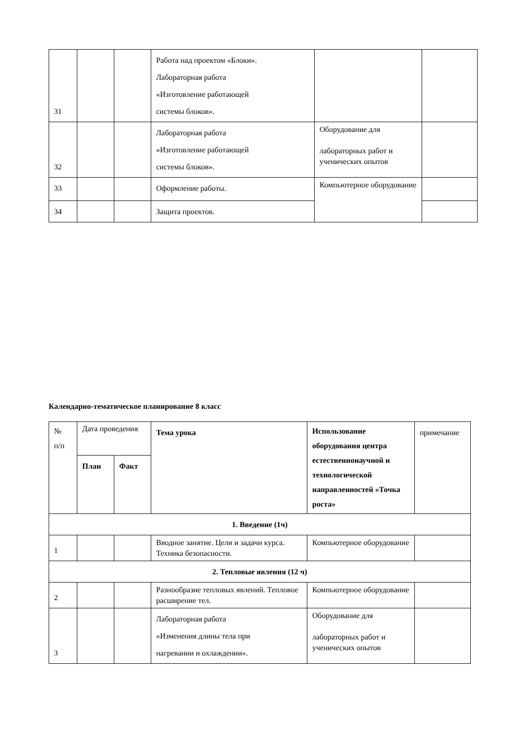| 31 | | | Работа над проектом «Блоки». Лабораторная работа «Изготовление работающей системы блоков». | | |
| 32 | | | Лабораторная работа «Изготовление работающей системы блоков». | Оборудование для лабораторных работ и ученических опытов | |
| 33 | | | Оформление работы. | Компьютерное оборудование | |
| 34 | | | Защита проектов. | | |
Календарно-тематическое планирование 8 класс
| № п/п | Дата проведения | | Тема урока | Использование оборудования центра естественнонаучной и технологической направленностей «Точка роста» | примечание |
| | План | Факт | | | |
| 1. Введение (1ч) | | | | | |
| 1 | | | Вводное занятие. Цели и задачи курса. Техника безопасности. | Компьютерное оборудование | |
| 2. Тепловые явления (12 ч) | | | | | |
| 2 | | | Разнообразие тепловых явлений. Тепловое расширение тел. | Компьютерное оборудование | |
| 3 | | | Лабораторная работа «Изменения длины тела при нагревании и охлаждении». | Оборудование для лабораторных работ и ученических опытов | |